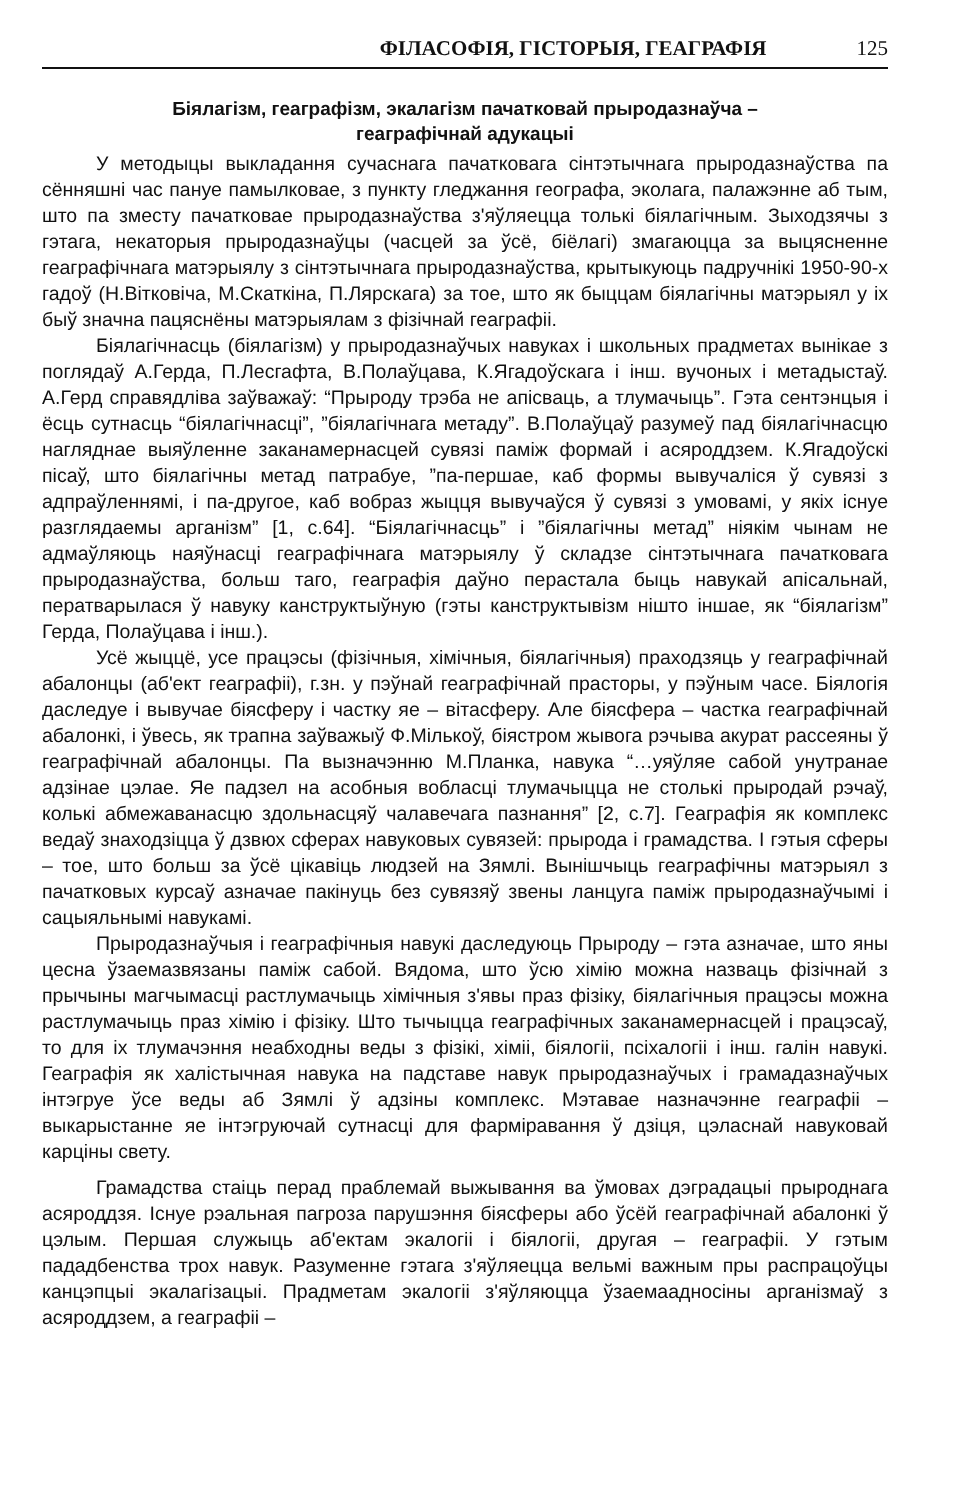ФІЛАСОФІЯ, ГІСТОРЫЯ, ГЕАГРАФІЯ 125
Біялагізм, геаграфізм, экалагізм пачатковай прыродазнаўча –
геаграфічнай адукацыі
У методыцы выкладання сучаснага пачатковага сінтэтычнага прыродазнаўства па сённяшні час пануе памылковае, з пункту гледжання географа, эколага, палажэнне аб тым, што па зместу пачатковае прыродазнаўства з'яўляецца толькі біялагічным. Зыходзячы з гэтага, некаторыя прыродазнаўцы (часцей за ўсё, біёлагі) змагаюцца за выцясненне геаграфічнага матэрыялу з сінтэтычнага прыродазнаўства, крытыкуюць падручнікі 1950-90-х гадоў (Н.Вітковіча, М.Скаткіна, П.Лярскага) за тое, што як быццам біялагічны матэрыял у іх быў значна пацяснёны матэрыялам з фізічнай геаграфіі.
Біялагічнасць (біялагізм) у прыродазнаўчых навуках і школьных прадметах вынікае з поглядаў А.Герда, П.Лесгафта, В.Полаўцава, К.Ягадоўскага і інш. вучоных і метадыстаў. А.Герд справядліва заўважаў: “Прыроду трэба не апісваць, а тлумачыць”. Гэта сентэнцыя і ёсць сутнасць “біялагічнасці”, ”біялагічнага метаду”. В.Полаўцаў разумеў пад біялагічнасцю нагляднае выяўленне заканамернасцей сувязі паміж формай і асяроддзем. К.Ягадоўскі пісаў, што біялагічны метад патрабуе, ”па-першае, каб формы вывучаліся ў сувязі з адпраўленнямі, і па-другое, каб вобраз жыцця вывучаўся ў сувязі з умовамі, у якіх існуе разглядаемы арганізм” [1, с.64]. “Біялагічнасць” і ”біялагічны метад” ніякім чынам не адмаўляюць наяўнасці геаграфічнага матэрыялу ў складзе сінтэтычнага пачатковага прыродазнаўства, больш таго, геаграфія даўно перастала быць навукай апісальнай, ператварылася ў навуку канструктыўную (гэты канструктывізм нішто іншае, як “біялагізм” Герда, Полаўцава і інш.).
Усё жыццё, усе працэсы (фізічныя, хімічныя, біялагічныя) праходзяць у геаграфічнай абалонцы (аб'ект геаграфіі), г.зн. у пэўнай геаграфічнай прасторы, у пэўным часе. Біялогія даследуе і вывучае біясферу і частку яе – вітасферу. Але біясфера – частка геаграфічнай абалонкі, і ўвесь, як трапна заўважыў Ф.Мількоў, біястром жывога рэчыва акурат рассеяны ў геаграфічнай абалонцы. Па вызначэнню М.Планка, навука “…уяўляе сабой унутранае адзінае цэлае. Яе падзел на асобныя вобласці тлумачыцца не столькі прыродай рэчаў, колькі абмежаванасцю здольнасцяў чалавечага пазнання” [2, с.7]. Геаграфія як комплекс ведаў знаходзіцца ў дзвюх сферах навуковых сувязей: прырода і грамадства. І гэтыя сферы – тое, што больш за ўсё цікавіць людзей на Зямлі. Вынішчыць геаграфічны матэрыял з пачатковых курсаў азначае пакінуць без сувязяў звены ланцуга паміж прыродазнаўчымі і сацыяльнымі навукамі.
Прыродазнаўчыя і геаграфічныя навукі даследуюць Прыроду – гэта азначае, што яны цесна ўзаемазвязаны паміж сабой. Вядома, што ўсю хімію можна назваць фізічнай з прычыны магчымасці растлумачыць хімічныя з'явы праз фізіку, біялагічныя працэсы можна растлумачыць праз хімію і фізіку. Што тычыцца геаграфічных заканамернасцей і працэсаў, то для іх тлумачэння неабходны веды з фізікі, хіміі, біялогіі, псіхалогіі і інш. галін навукі. Геаграфія як халістычная навука на падставе навук прыродазнаўчых і грамадазнаўчых інтэгруе ўсе веды аб Зямлі ў адзіны комплекс. Мэтавае назначэнне геаграфіі – выкарыстанне яе інтэгруючай сутнасці для фарміравання ў дзіця, цэласнай навуковай карціны свету.
Грамадства стаіць перад праблемай выжывання ва ўмовах дэградацыі прыроднага асяроддзя. Існуе рэальная пагроза парушэння біясферы або ўсёй геаграфічнай абалонкі ў цэлым. Першая служыць аб'ектам экалогіі і біялогіі, другая – геаграфіі. У гэтым пададбенства трох навук. Разуменне гэтага з'яўляецца вельмі важным пры распрацоўцы канцэпцыі экалагізацыі. Прадметам экалогіі з'яўляюцца ўзаемаадносіны арганізмаў з асяроддзем, а геаграфіі –